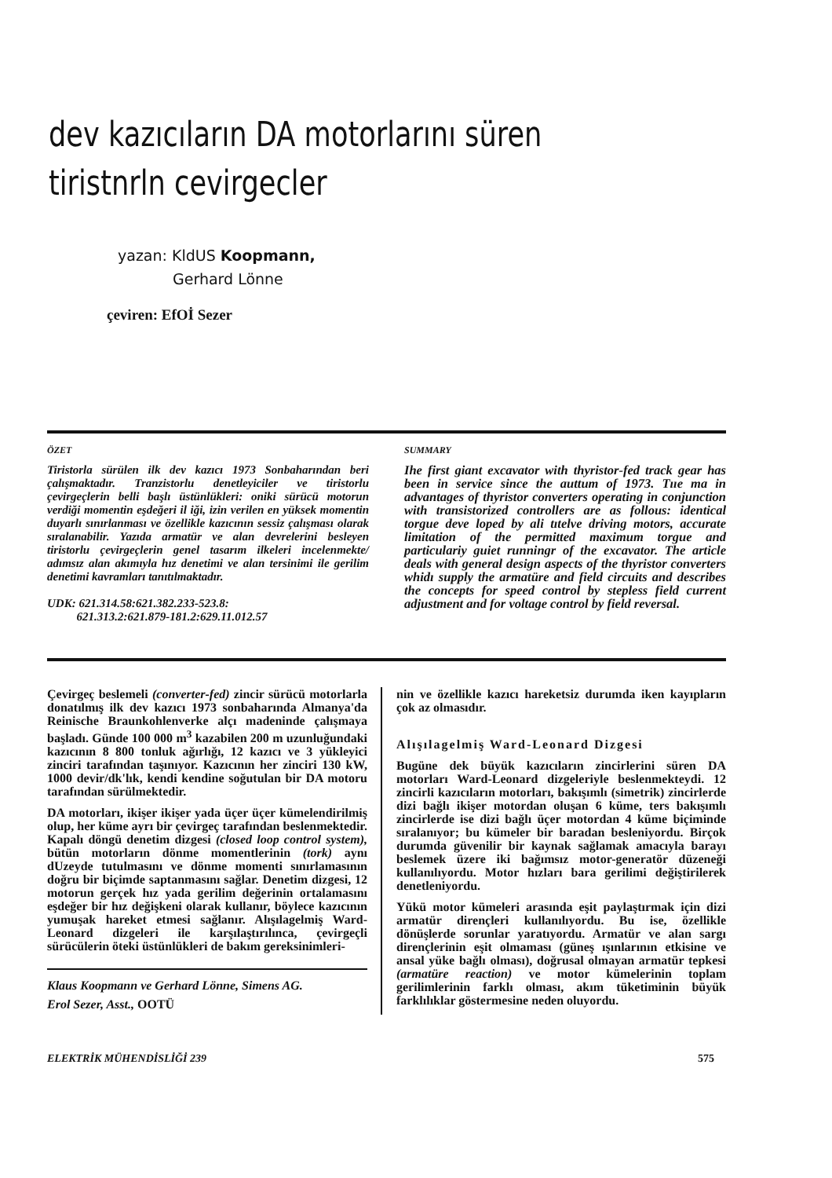dev kazıcıların DA motorlarını süren tiristnrln cevirgecler
yazan: KldUS Koopmann,
Gerhard Lönne
çeviren: EfOİ Sezer
ÖZET
Tiristorla sürülen ilk dev kazıcı 1973 Sonbaharından beri çalışmaktadır. Tranzistorlu denetleyiciler ve tiristorlu çevirgeçlerin belli başlı üstünlükleri: oniki sürücü motorun verdiği momentin eşdeğeri il iği, izin verilen en yüksek momentin duyarlı sınırlanması ve özellikle kazıcının sessiz çalışması olarak sıralanabilir. Yazıda armatür ve alan devrelerini besleyen tiristorlu çevirgeçlerin genel tasarım ilkeleri incelenmekte/ adımsız alan akımıyla hız denetimi ve alan tersinimi ile gerilim denetimi kavramları tanıtılmaktadır.
UDK: 621.314.58:621.382.233-523.8:
621.313.2:621.879-181.2:629.11.012.57
SUMMARY
Ihe first giant excavator with thyristor-fed track gear has been in service since the auttum of 1973. Tııe ma in advantages of thyristor converters operating in conjunction with transistorized controllers are as follous: identical torgue deve loped by ali tıtelve driving motors, accurate limitation of the permitted maximum torgue and particulariy guiet runningr of the excavator. The article deals with general design aspects of the thyristor converters whidı supply the armatüre and field circuits and describes the concepts for speed control by stepless field current adjustment and for voltage control by field reversal.
Çevirgeç beslemeli (converter-fed) zincir sürücü motorlarla donatılmış ilk dev kazıcı 1973 sonbaharında Almanya'da Reinische Braunkohlenverke alçı madeninde çalışmaya başladı. Günde 100 000 m<sup>3</sup> kazabilen 200 m uzunluğundaki kazıcının 8 800 tonluk ağırlığı, 12 kazıcı ve 3 yükleyici zinciri tarafından taşınıyor. Kazıcının her zinciri 130 kW, 1000 devir/dk'lık, kendi kendine soğutulan bir DA motoru tarafından sürülmektedir.
DA motorları, ikişer ikişer yada üçer üçer kümelendirilmiş olup, her küme ayrı bir çevirgeç tarafından beslenmektedir. Kapalı döngü denetim dizgesi (closed loop control system), bütün motorların dönme momentlerinin (tork) aynı dUzeyde tutulmasını ve dönme momenti sınırlamasının doğru bir biçimde saptanmasını sağlar. Denetim dizgesi, 12 motorun gerçek hız yada gerilim değerinin ortalamasını eşdeğer bir hız değişkeni olarak kullanır, böylece kazıcının yumuşak hareket etmesi sağlanır. Alışılagelmiş Ward-Leonard dizgeleri ile karşılaştırılınca, çevirgeçli sürücülerin öteki üstünlükleri de bakım gereksinimleri-
Klaus Koopmann ve Gerhard Lönne, Simens AG.
Erol Sezer, Asst., OOTÜ
nin ve özellikle kazıcı hareketsiz durumda iken kayıpların çok az olmasıdır.
Alışılagelmiş Ward-Leonard Dizgesi
Bugüne dek büyük kazıcıların zincirlerini süren DA motorları Ward-Leonard dizgeleriyle beslenmekteydi. 12 zincirli kazıcıların motorları, bakışımlı (simetrik) zincirlerde dizi bağlı ikişer motordan oluşan 6 küme, ters bakışımlı zincirlerde ise dizi bağlı üçer motordan 4 küme biçiminde sıralanıyor; bu kümeler bir baradan besleniyordu. Birçok durumda güvenilir bir kaynak sağlamak amacıyla barayı beslemek üzere iki bağımsız motor-generatör düzeneği kullanılıyordu. Motor hızları bara gerilimi değiştirilerek denetleniyordu.
Yükü motor kümeleri arasında eşit paylaştırmak için dizi armatür dirençleri kullanılıyordu. Bu ise, özellikle dönüşlerde sorunlar yaratıyordu. Armatür ve alan sargı dirençlerinin eşit olmaması (güneş ışınlarının etkisine ve ansal yüke bağlı olması), doğrusal olmayan armatür tepkesi (armatüre reaction) ve motor kümelerinin toplam gerilimlerinin farklı olması, akım tüketiminin büyük farklılıklar göstermesine neden oluyordu.
ELEKTRİK MÜHENDİSLİĞİ 239 575